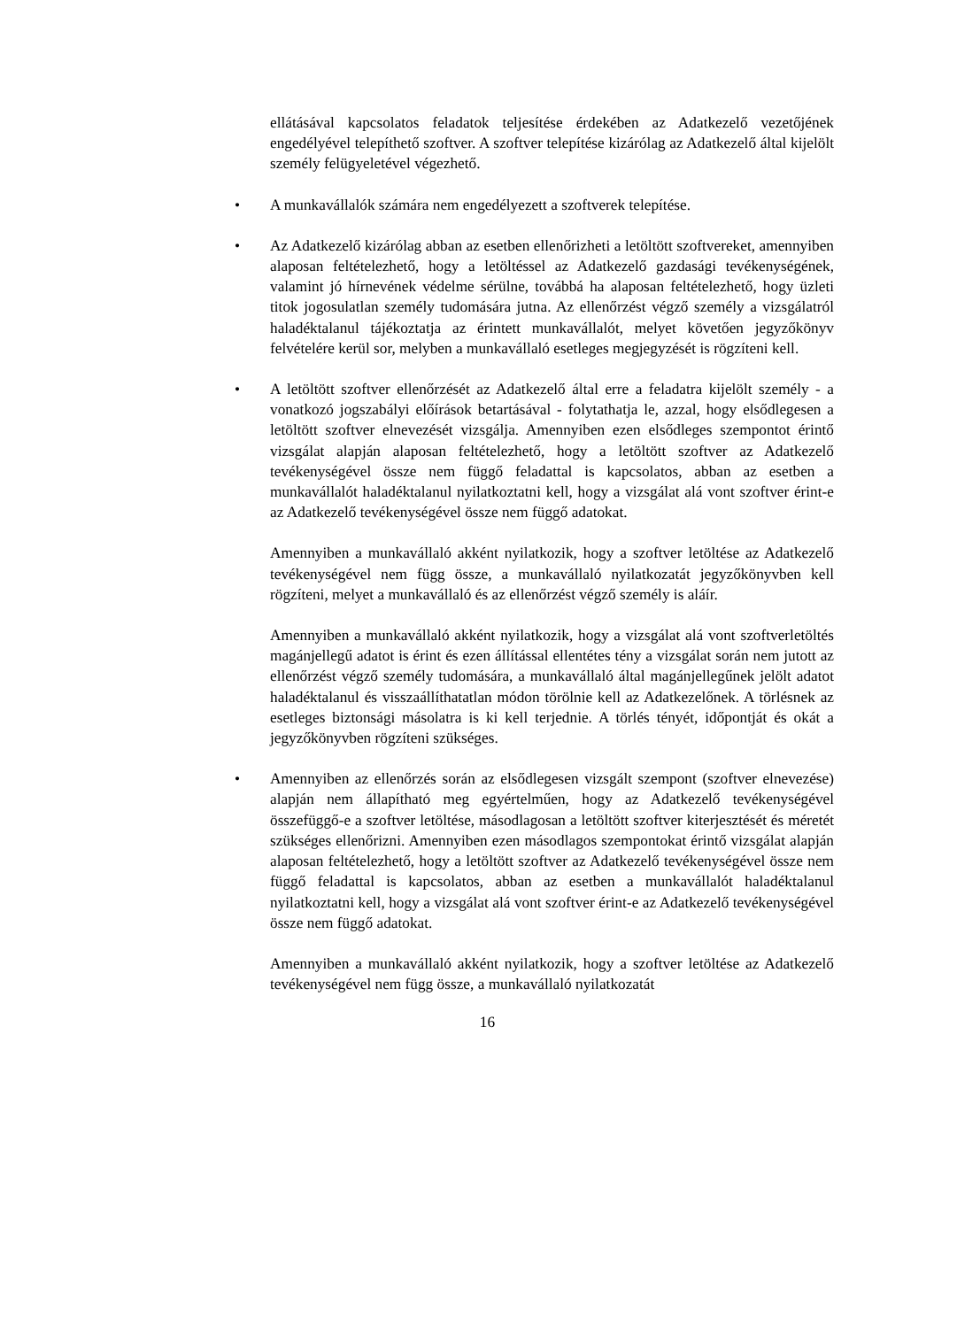ellátásával kapcsolatos feladatok teljesítése érdekében az Adatkezelő vezetőjének engedélyével telepíthető szoftver. A szoftver telepítése kizárólag az Adatkezelő által kijelölt személy felügyeletével végezhető.
• A munkavállalók számára nem engedélyezett a szoftverek telepítése.
• Az Adatkezelő kizárólag abban az esetben ellenőrizheti a letöltött szoftvereket, amennyiben alaposan feltételezhető, hogy a letöltéssel az Adatkezelő gazdasági tevékenységének, valamint jó hírnevének védelme sérülne, továbbá ha alaposan feltételezhető, hogy üzleti titok jogosulatlan személy tudomására jutna. Az ellenőrzést végző személy a vizsgálatról haladéktalanul tájékoztatja az érintett munkavállalót, melyet követően jegyzőkönyv felvételére kerül sor, melyben a munkavállaló esetleges megjegyzését is rögzíteni kell.
• A letöltött szoftver ellenőrzését az Adatkezelő által erre a feladatra kijelölt személy - a vonatkozó jogszabályi előírások betartásával - folytathatja le, azzal, hogy elsődlegesen a letöltött szoftver elnevezését vizsgálja. Amennyiben ezen elsődleges szempontot érintő vizsgálat alapján alaposan feltételezhető, hogy a letöltött szoftver az Adatkezelő tevékenységével össze nem függő feladattal is kapcsolatos, abban az esetben a munkavállalót haladéktalanul nyilatkoztatni kell, hogy a vizsgálat alá vont szoftver érint-e az Adatkezelő tevékenységével össze nem függő adatokat.
Amennyiben a munkavállaló akként nyilatkozik, hogy a szoftver letöltése az Adatkezelő tevékenységével nem függ össze, a munkavállaló nyilatkozatát jegyzőkönyvben kell rögzíteni, melyet a munkavállaló és az ellenőrzést végző személy is aláír.
Amennyiben a munkavállaló akként nyilatkozik, hogy a vizsgálat alá vont szoftverletöltés magánjellegű adatot is érint és ezen állítással ellentétes tény a vizsgálat során nem jutott az ellenőrzést végző személy tudomására, a munkavállaló által magánjellegűnek jelölt adatot haladéktalanul és visszaállíthatatlan módon törölnie kell az Adatkezelőnek. A törlésnek az esetleges biztonsági másolatra is ki kell terjednie. A törlés tényét, időpontját és okát a jegyzőkönyvben rögzíteni szükséges.
• Amennyiben az ellenőrzés során az elsődlegesen vizsgált szempont (szoftver elnevezése) alapján nem állapítható meg egyértelműen, hogy az Adatkezelő tevékenységével összefüggő-e a szoftver letöltése, másodlagosan a letöltött szoftver kiterjesztését és méretét szükséges ellenőrizni. Amennyiben ezen másodlagos szempontokat érintő vizsgálat alapján alaposan feltételezhető, hogy a letöltött szoftver az Adatkezelő tevékenységével össze nem függő feladattal is kapcsolatos, abban az esetben a munkavállalót haladéktalanul nyilatkoztatni kell, hogy a vizsgálat alá vont szoftver érint-e az Adatkezelő tevékenységével össze nem függő adatokat.
Amennyiben a munkavállaló akként nyilatkozik, hogy a szoftver letöltése az Adatkezelő tevékenységével nem függ össze, a munkavállaló nyilatkozatát
16